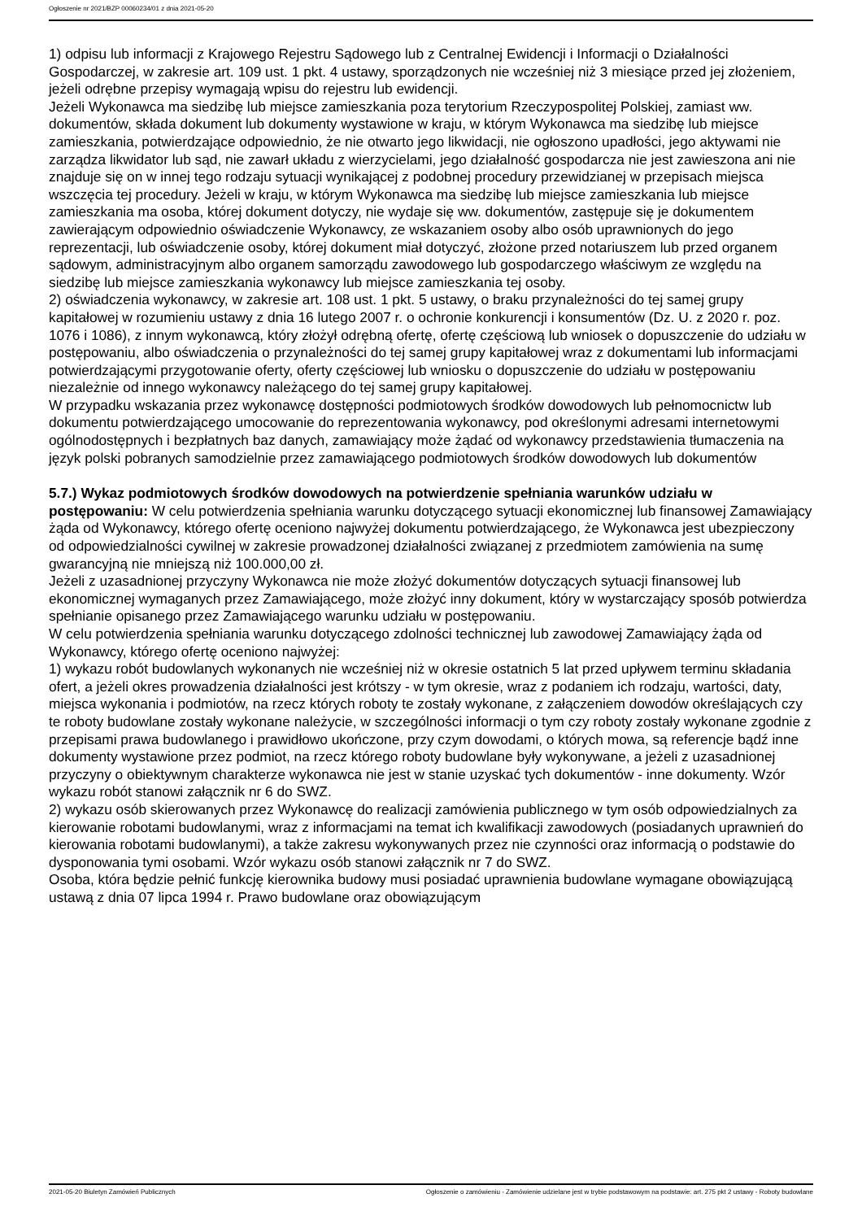Ogłoszenie nr 2021/BZP 00060234/01 z dnia 2021-05-20
1) odpisu lub informacji z Krajowego Rejestru Sądowego lub z Centralnej Ewidencji i Informacji o Działalności Gospodarczej, w zakresie art. 109 ust. 1 pkt. 4 ustawy, sporządzonych nie wcześniej niż 3 miesiące przed jej złożeniem, jeżeli odrębne przepisy wymagają wpisu do rejestru lub ewidencji.
Jeżeli Wykonawca ma siedzibę lub miejsce zamieszkania poza terytorium Rzeczypospolitej Polskiej, zamiast ww. dokumentów, składa dokument lub dokumenty wystawione w kraju, w którym Wykonawca ma siedzibę lub miejsce zamieszkania, potwierdzające odpowiednio, że nie otwarto jego likwidacji, nie ogłoszono upadłości, jego aktywami nie zarządza likwidator lub sąd, nie zawarł układu z wierzycielami, jego działalność gospodarcza nie jest zawieszona ani nie znajduje się on w innej tego rodzaju sytuacji wynikającej z podobnej procedury przewidzianej w przepisach miejsca wszczęcia tej procedury. Jeżeli w kraju, w którym Wykonawca ma siedzibę lub miejsce zamieszkania lub miejsce zamieszkania ma osoba, której dokument dotyczy, nie wydaje się ww. dokumentów, zastępuje się je dokumentem zawierającym odpowiednio oświadczenie Wykonawcy, ze wskazaniem osoby albo osób uprawnionych do jego reprezentacji, lub oświadczenie osoby, której dokument miał dotyczyć, złożone przed notariuszem lub przed organem sądowym, administracyjnym albo organem samorządu zawodowego lub gospodarczego właściwym ze względu na siedzibę lub miejsce zamieszkania wykonawcy lub miejsce zamieszkania tej osoby.
2) oświadczenia wykonawcy, w zakresie art. 108 ust. 1 pkt. 5 ustawy, o braku przynależności do tej samej grupy kapitałowej w rozumieniu ustawy z dnia 16 lutego 2007 r. o ochronie konkurencji i konsumentów (Dz. U. z 2020 r. poz. 1076 i 1086), z innym wykonawcą, który złożył odrębną ofertę, ofertę częściową lub wniosek o dopuszczenie do udziału w postępowaniu, albo oświadczenia o przynależności do tej samej grupy kapitałowej wraz z dokumentami lub informacjami potwierdzającymi przygotowanie oferty, oferty częściowej lub wniosku o dopuszczenie do udziału w postępowaniu niezależnie od innego wykonawcy należącego do tej samej grupy kapitałowej.
W przypadku wskazania przez wykonawcę dostępności podmiotowych środków dowodowych lub pełnomocnictw lub dokumentu potwierdzającego umocowanie do reprezentowania wykonawcy, pod określonymi adresami internetowymi ogólnodostępnych i bezpłatnych baz danych, zamawiający może żądać od wykonawcy przedstawienia tłumaczenia na język polski pobranych samodzielnie przez zamawiającego podmiotowych środków dowodowych lub dokumentów
5.7.) Wykaz podmiotowych środków dowodowych na potwierdzenie spełniania warunków udziału w postępowaniu: W celu potwierdzenia spełniania warunku dotyczącego sytuacji ekonomicznej lub finansowej Zamawiający żąda od Wykonawcy, którego ofertę oceniono najwyżej dokumentu potwierdzającego, że Wykonawca jest ubezpieczony od odpowiedzialności cywilnej w zakresie prowadzonej działalności związanej z przedmiotem zamówienia na sumę gwarancyjną nie mniejszą niż 100.000,00 zł.
Jeżeli z uzasadnionej przyczyny Wykonawca nie może złożyć dokumentów dotyczących sytuacji finansowej lub ekonomicznej wymaganych przez Zamawiającego, może złożyć inny dokument, który w wystarczający sposób potwierdza spełnianie opisanego przez Zamawiającego warunku udziału w postępowaniu.
W celu potwierdzenia spełniania warunku dotyczącego zdolności technicznej lub zawodowej Zamawiający żąda od Wykonawcy, którego ofertę oceniono najwyżej:
1) wykazu robót budowlanych wykonanych nie wcześniej niż w okresie ostatnich 5 lat przed upływem terminu składania ofert, a jeżeli okres prowadzenia działalności jest krótszy - w tym okresie, wraz z podaniem ich rodzaju, wartości, daty, miejsca wykonania i podmiotów, na rzecz których roboty te zostały wykonane, z załączeniem dowodów określających czy te roboty budowlane zostały wykonane należycie, w szczególności informacji o tym czy roboty zostały wykonane zgodnie z przepisami prawa budowlanego i prawidłowo ukończone, przy czym dowodami, o których mowa, są referencje bądź inne dokumenty wystawione przez podmiot, na rzecz którego roboty budowlane były wykonywane, a jeżeli z uzasadnionej przyczyny o obiektywnym charakterze wykonawca nie jest w stanie uzyskać tych dokumentów - inne dokumenty. Wzór wykazu robót stanowi załącznik nr 6 do SWZ.
2) wykazu osób skierowanych przez Wykonawcę do realizacji zamówienia publicznego w tym osób odpowiedzialnych za kierowanie robotami budowlanymi, wraz z informacjami na temat ich kwalifikacji zawodowych (posiadanych uprawnień do kierowania robotami budowlanymi), a także zakresu wykonywanych przez nie czynności oraz informacją o podstawie do dysponowania tymi osobami. Wzór wykazu osób stanowi załącznik nr 7 do SWZ.
Osoba, która będzie pełnić funkcję kierownika budowy musi posiadać uprawnienia budowlane wymagane obowiązującą ustawą z dnia 07 lipca 1994 r. Prawo budowlane oraz obowiązującym
2021-05-20 Biuletyn Zamówień Publicznych Ogłoszenie o zamówieniu - Zamówienie udzielane jest w trybie podstawowym na podstawie: art. 275 pkt 2 ustawy - Roboty budowlane